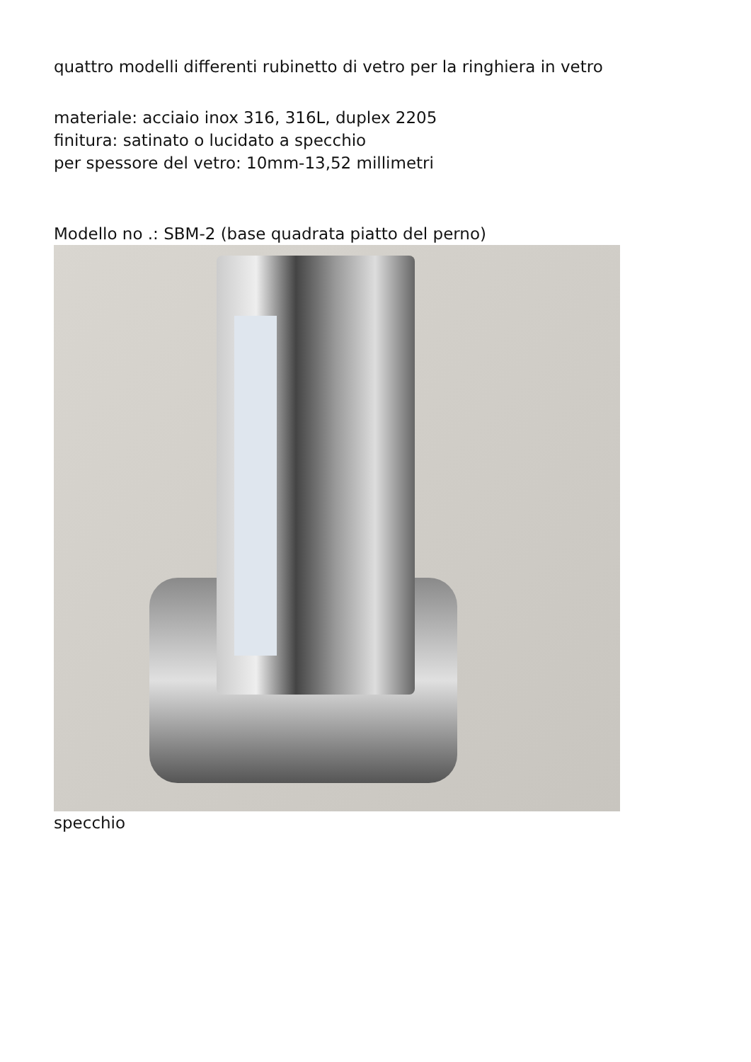quattro modelli differenti rubinetto di vetro per la ringhiera in vetro
materiale: acciaio inox 316, 316L, duplex 2205
finitura: satinato o lucidato a specchio
per spessore del vetro: 10mm-13,52 millimetri
Modello no .: SBM-2 (base quadrata piatto del perno)
specchio